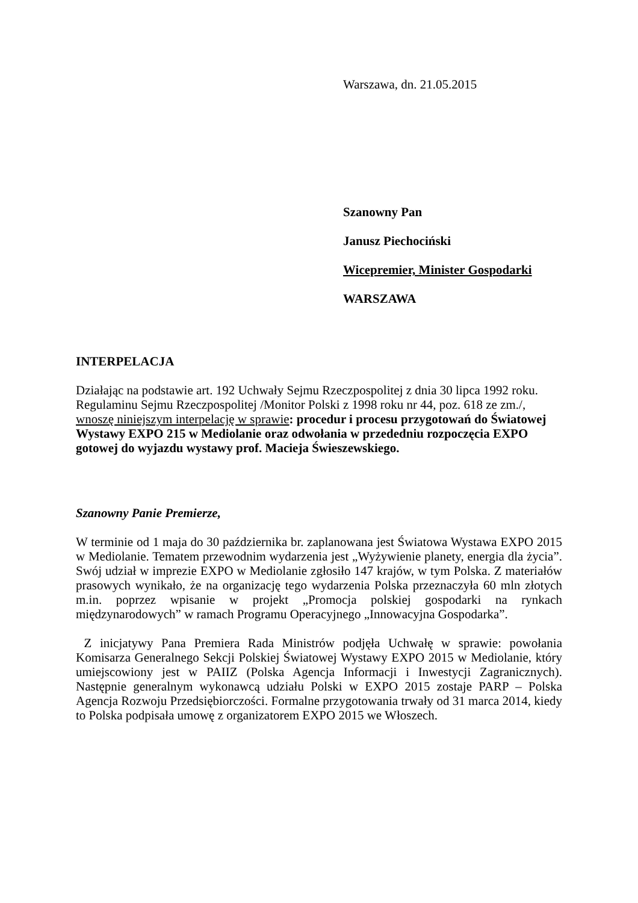Warszawa, dn. 21.05.2015
Szanowny Pan
Janusz Piechociński
Wicepremier, Minister Gospodarki
WARSZAWA
INTERPELACJA
Działając na podstawie art. 192 Uchwały Sejmu Rzeczpospolitej z dnia 30 lipca 1992 roku. Regulaminu Sejmu Rzeczpospolitej /Monitor Polski z 1998 roku nr 44, poz. 618 ze zm./, wnoszę niniejszym interpelację w sprawie: procedur i procesu przygotowań do Światowej Wystawy EXPO 215 w Mediolanie oraz odwołania w przededniu rozpoczęcia EXPO gotowej do wyjazdu wystawy prof. Macieja Świeszewskiego.
Szanowny Panie Premierze,
W terminie od 1 maja do 30 października br. zaplanowana jest Światowa Wystawa EXPO 2015 w Mediolanie. Tematem przewodnim wydarzenia jest „Wyżywienie planety, energia dla życia”. Swój udział w imprezie EXPO w Mediolanie zgłosiło 147 krajów, w tym Polska. Z materiałów prasowych wynikało, że na organizację tego wydarzenia Polska przeznaczyła 60 mln złotych m.in. poprzez wpisanie w projekt „Promocja polskiej gospodarki na rynkach międzynarodowych” w ramach Programu Operacyjnego „Innowacyjna Gospodarka”.
Z inicjatywy Pana Premiera Rada Ministrów podjęła Uchwałę w sprawie: powołania Komisarza Generalnego Sekcji Polskiej Światowej Wystawy EXPO 2015 w Mediolanie, który umiejscowiony jest w PAIIZ (Polska Agencja Informacji i Inwestycji Zagranicznych). Następnie generalnym wykonawcą udziału Polski w EXPO 2015 zostaje PARP – Polska Agencja Rozwoju Przedsiębiorczości. Formalne przygotowania trwały od 31 marca 2014, kiedy to Polska podpisała umowę z organizatorem EXPO 2015 we Włoszech.